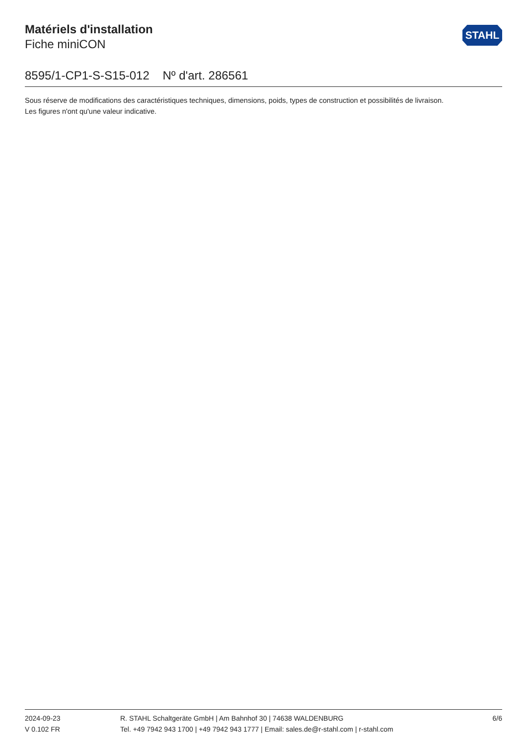Matériels d'installation
Fiche miniCON
STAHL
8595/1-CP1-S-S15-012 Nº d'art. 286561
Sous réserve de modifications des caractéristiques techniques, dimensions, poids, types de construction et possibilités de livraison.
Les figures n'ont qu'une valeur indicative.
2024-09-23
V 0.102 FR
R. STAHL Schaltgeräte GmbH | Am Bahnhof 30 | 74638 WALDENBURG
Tel. +49 7942 943 1700 | +49 7942 943 1777 | Email: sales.de@r-stahl.com | r-stahl.com
6/6